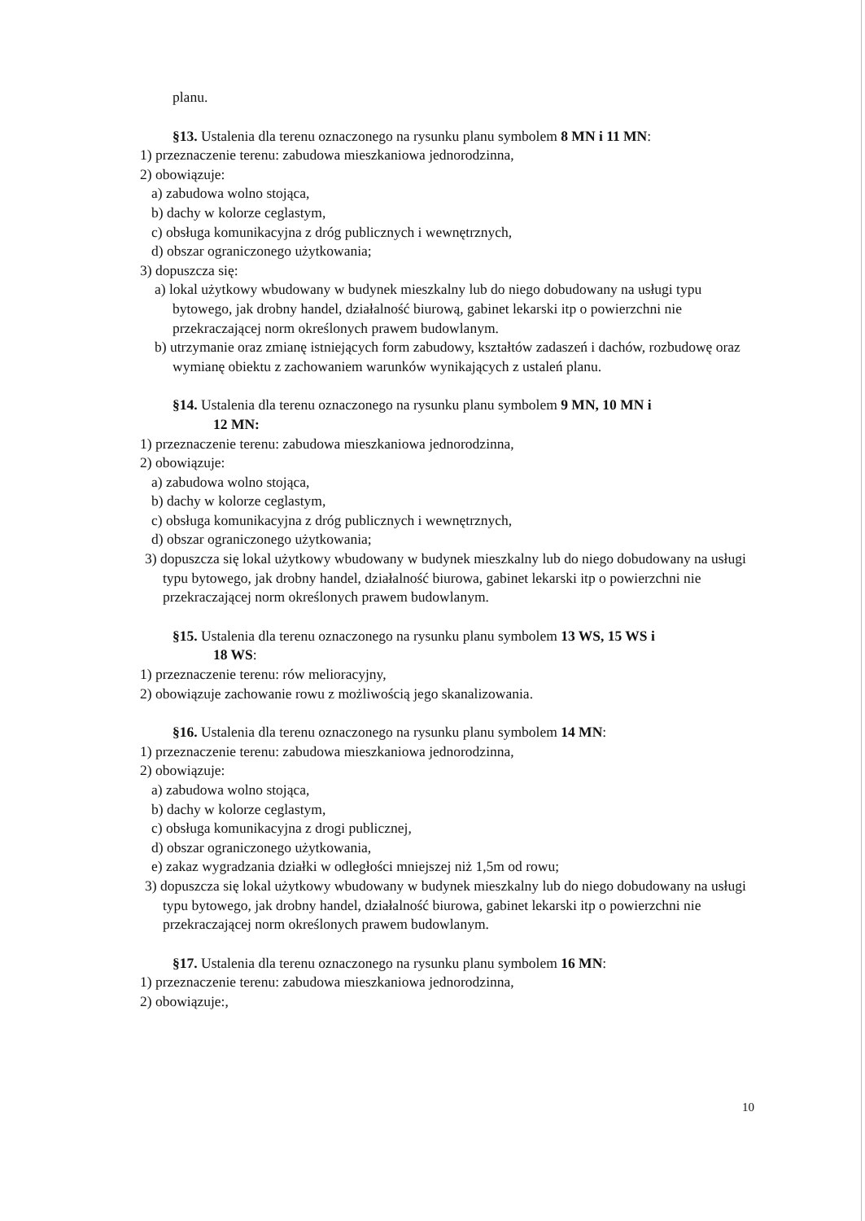planu.
§13. Ustalenia dla terenu oznaczonego na rysunku planu symbolem 8 MN i 11 MN:
1) przeznaczenie terenu: zabudowa mieszkaniowa jednorodzinna,
2) obowiązuje:
a) zabudowa wolno stojąca,
b) dachy w kolorze ceglastym,
c) obsługa komunikacyjna z dróg publicznych i wewnętrznych,
d) obszar ograniczonego użytkowania;
3) dopuszcza się:
a) lokal użytkowy wbudowany w budynek mieszkalny lub do niego dobudowany na usługi typu bytowego, jak drobny handel, działalność biurową, gabinet lekarski itp o powierzchni nie przekraczającej norm określonych prawem budowlanym.
b) utrzymanie oraz zmianę istniejących form zabudowy, kształtów zadaszeń i dachów, rozbudowę oraz wymianę obiektu z zachowaniem warunków wynikających z ustaleń planu.
§14. Ustalenia dla terenu oznaczonego na rysunku planu symbolem 9 MN, 10 MN i
12 MN:
1) przeznaczenie terenu: zabudowa mieszkaniowa jednorodzinna,
2) obowiązuje:
a) zabudowa wolno stojąca,
b) dachy w kolorze ceglastym,
c) obsługa komunikacyjna z dróg publicznych i wewnętrznych,
d) obszar ograniczonego użytkowania;
3) dopuszcza się lokal użytkowy wbudowany w budynek mieszkalny lub do niego dobudowany na usługi typu bytowego, jak drobny handel, działalność biurowa, gabinet lekarski itp o powierzchni nie przekraczającej norm określonych prawem budowlanym.
§15. Ustalenia dla terenu oznaczonego na rysunku planu symbolem 13 WS, 15 WS i
18 WS:
1) przeznaczenie terenu: rów melioracyjny,
2) obowiązuje zachowanie rowu z możliwością jego skanalizowania.
§16. Ustalenia dla terenu oznaczonego na rysunku planu symbolem 14 MN:
1) przeznaczenie terenu: zabudowa mieszkaniowa jednorodzinna,
2) obowiązuje:
a) zabudowa wolno stojąca,
b) dachy w kolorze ceglastym,
c) obsługa komunikacyjna z drogi publicznej,
d) obszar ograniczonego użytkowania,
e) zakaz wygradzania działki w odległości mniejszej niż 1,5m od rowu;
3) dopuszcza się lokal użytkowy wbudowany w budynek mieszkalny lub do niego dobudowany na usługi typu bytowego, jak drobny handel, działalność biurowa, gabinet lekarski itp o powierzchni nie przekraczającej norm określonych prawem budowlanym.
§17. Ustalenia dla terenu oznaczonego na rysunku planu symbolem 16 MN:
1) przeznaczenie terenu: zabudowa mieszkaniowa jednorodzinna,
2) obowiązuje:,
10